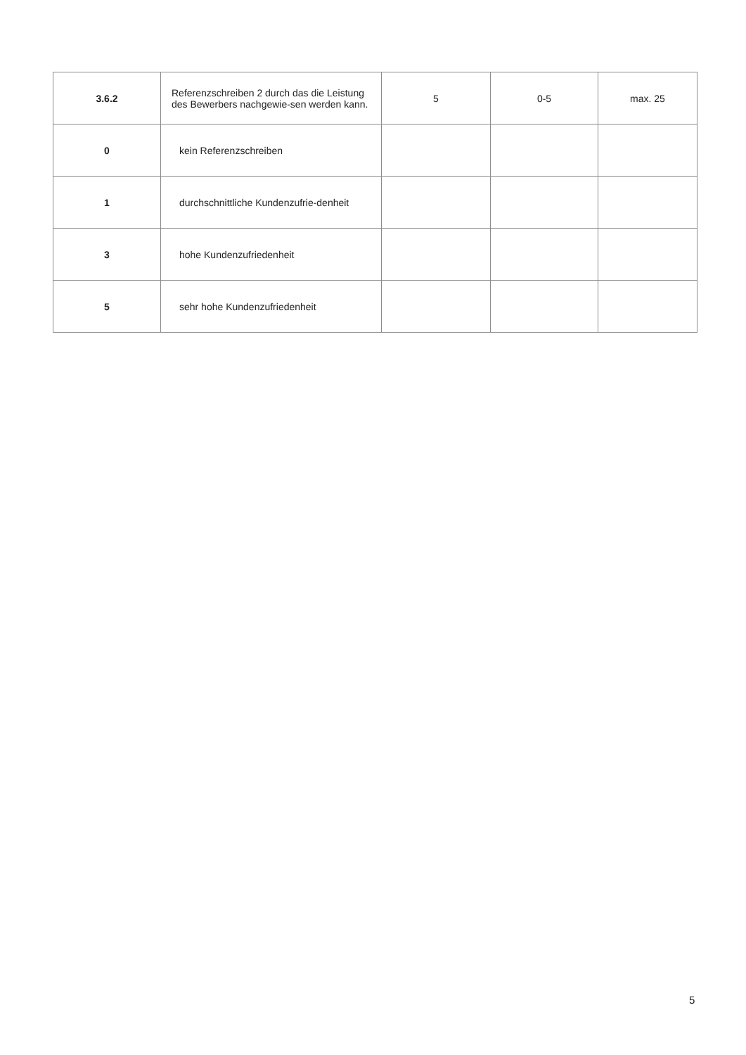| 3.6.2 | Referenzschreiben 2 durch das die Leistung des Bewerbers nachgewie-sen werden kann. | 5 | 0-5 | max. 25 |
| 0 | kein Referenzschreiben | | | |
| 1 | durchschnittliche Kundenzufrie-denheit | | | |
| 3 | hohe Kundenzufriedenheit | | | |
| 5 | sehr hohe Kundenzufriedenheit | | | |
5